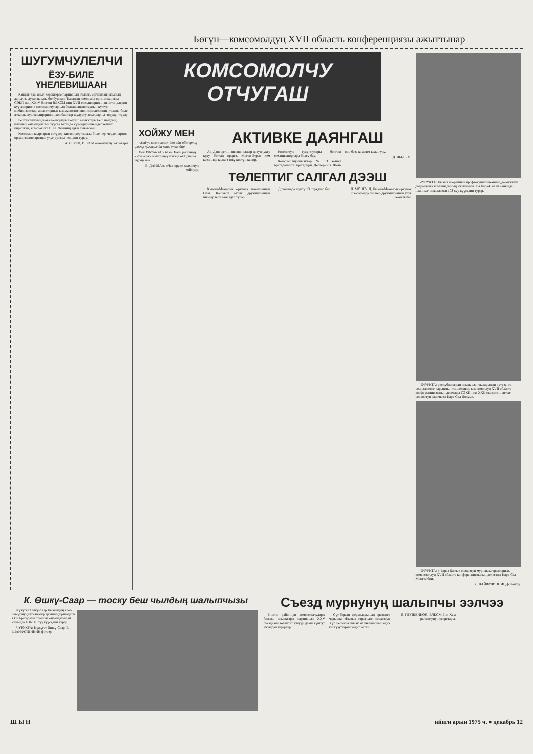Бөгүн—комсомолдуң XVII область конференциязы ажыттынар
ШУГУМЧУЛЕЛЧИ
ЁЗУ-БИЛЕ ҮНЕЛЕВИШААН
Кандыг-даа ажыл-херектерге партияның область организациязының дайылгы дузалакчызы болбушаан, Тываның комсомол организациязы СЭКП-ниң XXIV болгаш ВЛКСМ-ниң XVII съездилериниң шиитпирлерин күүседиринче комсомолчуларның болгаш аныяктарның күжүн мобилизастаар, аныяктарның коммунистиг кижизидилгезиниң талазы-биле ажылды күштелдирериниң хоюбаштыр шудургу ажылдарны чорудуп турар.
Республиканың комсомолчулары болгаш аныяктары беш чылдың планнын онаалдаларын хуусаа бетинде күүседиринче идепкейлиг киришкен, комсомолга В. И. Лениниң адын тывыскан.
Комсомол кадрларын өстүрер, кижизидер талазы-биле чер-черде партия организацияларының улуг дузазы чедирип турар.
А. СЕРЕН, ВЛКСМ обкомунуң секретары.
КОМСОМОЛЧУ ОТЧУГАШ
ХОЙЖУ МЕН
«Хойлуг кижи каас» деп ада-өбелерниң үлегер чугаазында ханы утка бар.
Мен 1968 чылдан бээр Эрзин районнуң «Чаа орук» колхозунуң хойжу кадарчызы турар мен.
В. ДАНДАА, «Чаа-орук» колхозтуң хойжузу.
АКТИВКЕ ДАЯНГАШ
Ак-Даш эртип ашкаш, кадыр довуңчукту куду баткан орарга, Мөген-Бүрен хем кезиинде колхоз төвү көстүп келир.
Колхозтуң тудугжулары болгаш механизаторлары болгу бар.
Комсомолчу-аныяктар № 3 хойжу бригадазынга бригадири Делгер-оол Шой-оол база комитет кежигүну.
Д. ЧЫДЫМ.
ТӨЛЕПТИГ САЛГАЛ ДЭЭШ
Кызыл-Мажалык ортумак школазының Олег Кошевой аттыг дружиназының пионерлери ажылдап турар.
Дружинада шупту 13 отрядтар бар.
Л. МОНГУШ, Кызыл-Мажалык ортумак школазында пионер дружиназының улуг вожатыйы.
ЧУРУКТА: Кызыл хоорайның профтехучилищезиниң доозукчузу, даараныкга комбинадының ажылчыны Зоя Кара-Сал ай санында планныг онаалдазын 103 хуу күүседип турар.
ЧУРУКТА: республиканың аныяк саанчыларының ортузунга социалистиг чарыштың тиилекчизи, комсомолдуң XVII область конференциязының делегады СЭКП-ниң XXII съездизин аттыг совхозтуң саанчызы Кара-Сал Долума.
ЧУРУКТА: «Чыраа-Бажы» совхозтуң мурнакчы тракторизи, комсомолдуң XVII область конференциязының делегады Кара-Сал Монгалбии.
В. ШАЙФУЛИННИҢ фотозуру.
К. Өшкү-Саар — тоску беш чылдың шалыпчызы
Күжүгет Өшкү-Саар Кызылдың хлеб заводунуң булочкалар цехиниң бригадири. Оон бригадазы планныг онаалдазын ай санында 100-110 хуу күүседип турар.
ЧУРУКТА: Күжүгет Өшкү-Саар. В. ШАЙФУЛИННИҢ фотозу.
Съезд мурнунуң шалыпчы ээлчээ
Бистиң районнуң комсомолчулары болгаш аныяктары партияның XXV съездизин төлептиг уткуур дээш күштүг ажылдап турарлар.
Сүт-бараан фермаларының аразынга чарышка «Кызыл тараачын» совхозтуң Хүт фермазы аныяк малчыннарны бедик көргүзүглерни чедип алган.
В. ГЛУШЕНКОВ, ВЛКСМ Бии-Хем райкомунуң секретары.
Ш Ы Н ийиги арын 1975 ч. ● декабрь 12